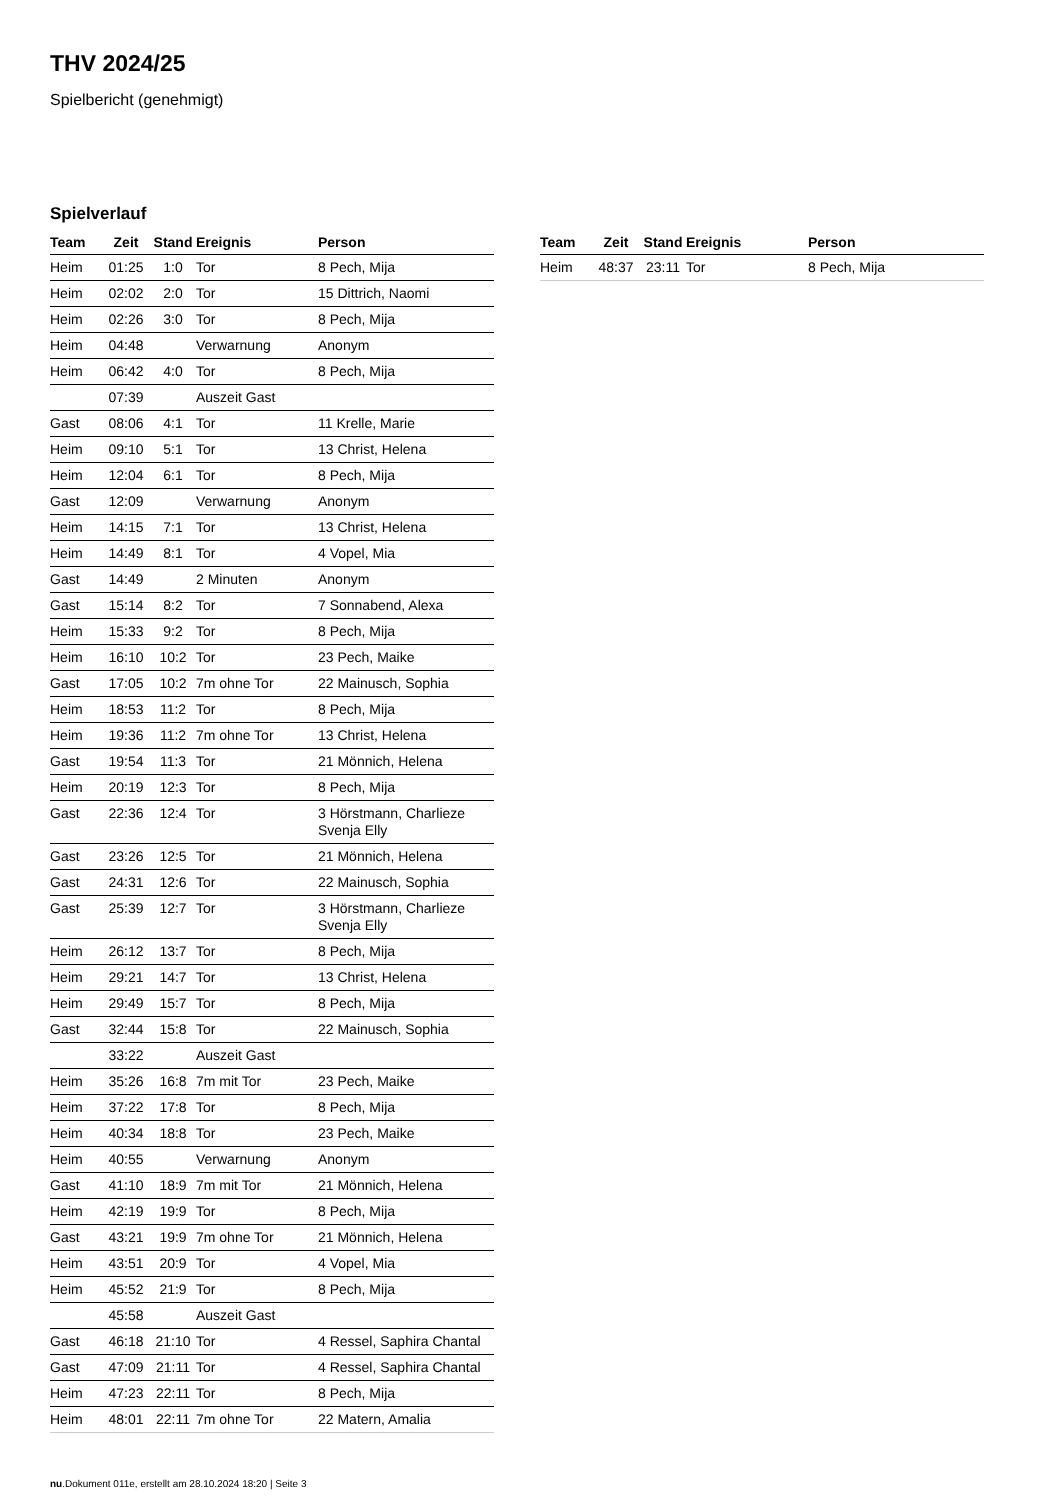THV 2024/25
Spielbericht (genehmigt)
Spielverlauf
| Team | Zeit | Stand | Ereignis | Person |
| --- | --- | --- | --- | --- |
| Heim | 01:25 | 1:0 | Tor | 8 Pech, Mija |
| Heim | 02:02 | 2:0 | Tor | 15 Dittrich, Naomi |
| Heim | 02:26 | 3:0 | Tor | 8 Pech, Mija |
| Heim | 04:48 | | Verwarnung | Anonym |
| Heim | 06:42 | 4:0 | Tor | 8 Pech, Mija |
| | 07:39 | | Auszeit Gast | |
| Gast | 08:06 | 4:1 | Tor | 11 Krelle, Marie |
| Heim | 09:10 | 5:1 | Tor | 13 Christ, Helena |
| Heim | 12:04 | 6:1 | Tor | 8 Pech, Mija |
| Gast | 12:09 | | Verwarnung | Anonym |
| Heim | 14:15 | 7:1 | Tor | 13 Christ, Helena |
| Heim | 14:49 | 8:1 | Tor | 4 Vopel, Mia |
| Gast | 14:49 | | 2 Minuten | Anonym |
| Gast | 15:14 | 8:2 | Tor | 7 Sonnabend, Alexa |
| Heim | 15:33 | 9:2 | Tor | 8 Pech, Mija |
| Heim | 16:10 | 10:2 | Tor | 23 Pech, Maike |
| Gast | 17:05 | 10:2 | 7m ohne Tor | 22 Mainusch, Sophia |
| Heim | 18:53 | 11:2 | Tor | 8 Pech, Mija |
| Heim | 19:36 | 11:2 | 7m ohne Tor | 13 Christ, Helena |
| Gast | 19:54 | 11:3 | Tor | 21 Mönnich, Helena |
| Heim | 20:19 | 12:3 | Tor | 8 Pech, Mija |
| Gast | 22:36 | 12:4 | Tor | 3 Hörstmann, Charlieze Svenja Elly |
| Gast | 23:26 | 12:5 | Tor | 21 Mönnich, Helena |
| Gast | 24:31 | 12:6 | Tor | 22 Mainusch, Sophia |
| Gast | 25:39 | 12:7 | Tor | 3 Hörstmann, Charlieze Svenja Elly |
| Heim | 26:12 | 13:7 | Tor | 8 Pech, Mija |
| Heim | 29:21 | 14:7 | Tor | 13 Christ, Helena |
| Heim | 29:49 | 15:7 | Tor | 8 Pech, Mija |
| Gast | 32:44 | 15:8 | Tor | 22 Mainusch, Sophia |
| | 33:22 | | Auszeit Gast | |
| Heim | 35:26 | 16:8 | 7m mit Tor | 23 Pech, Maike |
| Heim | 37:22 | 17:8 | Tor | 8 Pech, Mija |
| Heim | 40:34 | 18:8 | Tor | 23 Pech, Maike |
| Heim | 40:55 | | Verwarnung | Anonym |
| Gast | 41:10 | 18:9 | 7m mit Tor | 21 Mönnich, Helena |
| Heim | 42:19 | 19:9 | Tor | 8 Pech, Mija |
| Gast | 43:21 | 19:9 | 7m ohne Tor | 21 Mönnich, Helena |
| Heim | 43:51 | 20:9 | Tor | 4 Vopel, Mia |
| Heim | 45:52 | 21:9 | Tor | 8 Pech, Mija |
| | 45:58 | | Auszeit Gast | |
| Gast | 46:18 | 21:10 | Tor | 4 Ressel, Saphira Chantal |
| Gast | 47:09 | 21:11 | Tor | 4 Ressel, Saphira Chantal |
| Heim | 47:23 | 22:11 | Tor | 8 Pech, Mija |
| Heim | 48:01 | 22:11 | 7m ohne Tor | 22 Matern, Amalia |
| Team | Zeit | Stand | Ereignis | Person |
| --- | --- | --- | --- | --- |
| Heim | 48:37 | 23:11 | Tor | 8 Pech, Mija |
nu.Dokument 011e, erstellt am 28.10.2024 18:20 | Seite 3